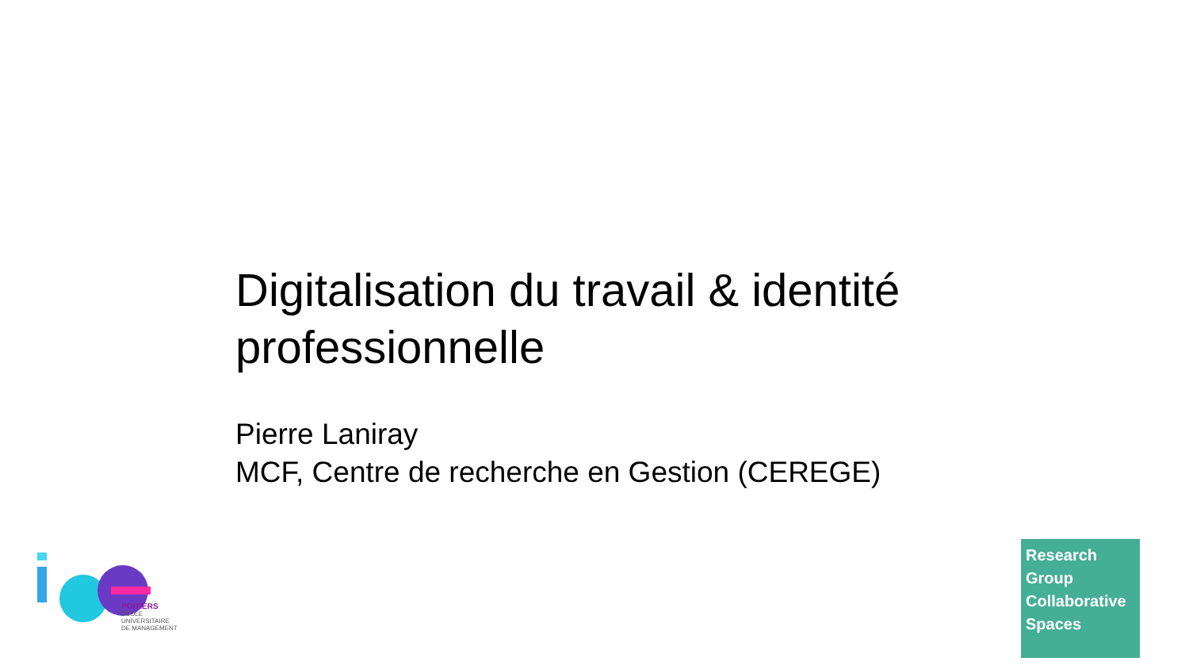Digitalisation du travail & identité professionnelle
Pierre Laniray
MCF, Centre de recherche en Gestion (CEREGE)
POITIERS
ÉCOLE
UNIVERSITAIRE
DE MANAGEMENT
Research
Group
Collaborative
Spaces